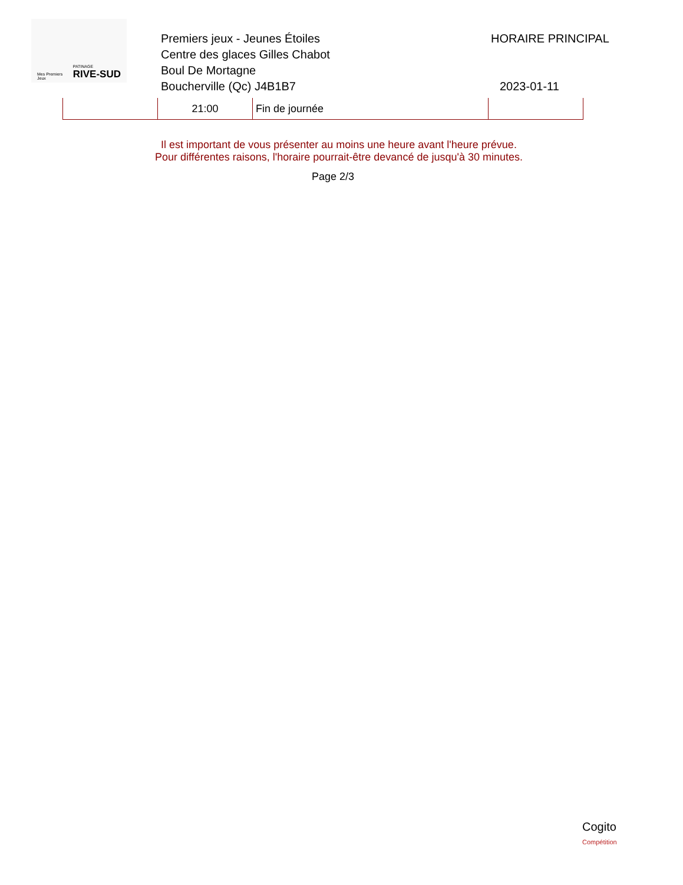Mes Premiers
Jeux
PATINAGE
RIVE-SUD
Premiers jeux - Jeunes Étoiles
Centre des glaces Gilles Chabot
Boul De Mortagne
Boucherville (Qc) J4B1B7
HORAIRE PRINCIPAL
2023-01-11
| | 21:00 | Fin de journée | |
Il est important de vous présenter au moins une heure avant l'heure prévue.
Pour différentes raisons, l'horaire pourrait-être devancé de jusqu'à 30 minutes.
Page 2/3
Cogito
Compétition